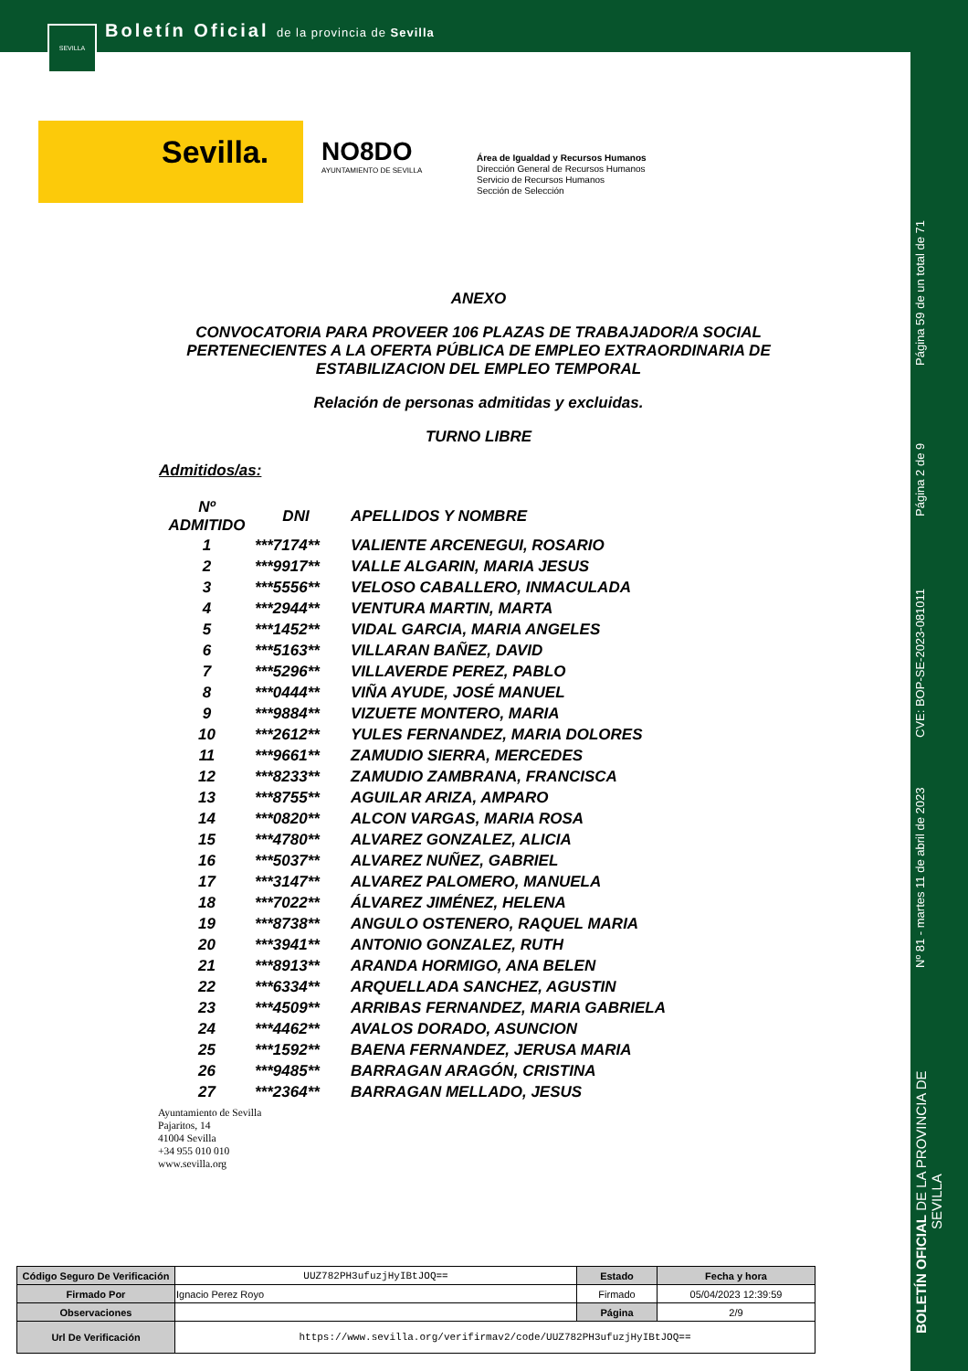SEVILLA
Boletín Oficial de la provincia de Sevilla
Sevilla.
NO8DO
AYUNTAMIENTO DE SEVILLA
Área de Igualdad y Recursos Humanos
Dirección General de Recursos Humanos
Servicio de Recursos Humanos
Sección de Selección
Página 59 de un total de 71
Página 2 de 9
CVE: BOP-SE-2023-081011
Nº 81 - martes 11 de abril de 2023
BOLETÍN OFICIAL DE LA PROVINCIA DE SEVILLA
ANEXO
CONVOCATORIA PARA PROVEER 106 PLAZAS DE TRABAJADOR/A SOCIAL PERTENECIENTES A LA OFERTA PÚBLICA DE EMPLEO EXTRAORDINARIA DE ESTABILIZACION DEL EMPLEO TEMPORAL
Relación de personas admitidas y excluidas.
TURNO LIBRE
Admitidos/as:
| Nº ADMITIDO | DNI | APELLIDOS Y NOMBRE |
| --- | --- | --- |
| 1 | ***7174** | VALIENTE ARCENEGUI, ROSARIO |
| 2 | ***9917** | VALLE ALGARIN, MARIA JESUS |
| 3 | ***5556** | VELOSO CABALLERO, INMACULADA |
| 4 | ***2944** | VENTURA MARTIN, MARTA |
| 5 | ***1452** | VIDAL GARCIA, MARIA ANGELES |
| 6 | ***5163** | VILLARAN BAÑEZ, DAVID |
| 7 | ***5296** | VILLAVERDE PEREZ, PABLO |
| 8 | ***0444** | VIÑA AYUDE, JOSÉ MANUEL |
| 9 | ***9884** | VIZUETE MONTERO, MARIA |
| 10 | ***2612** | YULES FERNANDEZ, MARIA DOLORES |
| 11 | ***9661** | ZAMUDIO SIERRA, MERCEDES |
| 12 | ***8233** | ZAMUDIO ZAMBRANA, FRANCISCA |
| 13 | ***8755** | AGUILAR ARIZA, AMPARO |
| 14 | ***0820** | ALCON VARGAS, MARIA ROSA |
| 15 | ***4780** | ALVAREZ GONZALEZ, ALICIA |
| 16 | ***5037** | ALVAREZ NUÑEZ, GABRIEL |
| 17 | ***3147** | ALVAREZ PALOMERO, MANUELA |
| 18 | ***7022** | ÁLVAREZ JIMÉNEZ, HELENA |
| 19 | ***8738** | ANGULO OSTENERO, RAQUEL MARIA |
| 20 | ***3941** | ANTONIO GONZALEZ, RUTH |
| 21 | ***8913** | ARANDA HORMIGO, ANA BELEN |
| 22 | ***6334** | ARQUELLADA SANCHEZ, AGUSTIN |
| 23 | ***4509** | ARRIBAS FERNANDEZ, MARIA GABRIELA |
| 24 | ***4462** | AVALOS DORADO, ASUNCION |
| 25 | ***1592** | BAENA FERNANDEZ, JERUSA MARIA |
| 26 | ***9485** | BARRAGAN ARAGÓN, CRISTINA |
| 27 | ***2364** | BARRAGAN MELLADO, JESUS |
Ayuntamiento de Sevilla
Pajaritos, 14
41004 Sevilla
+34 955 010 010
www.sevilla.org
| Código Seguro De Verificación | UUZ782PH3ufuzjHyIBtJOQ== | Estado | Fecha y hora |
| Firmado Por | Ignacio Perez Royo | Firmado | 05/04/2023 12:39:59 |
| Observaciones | | Página | 2/9 |
| Url De Verificación | https://www.sevilla.org/verifirmav2/code/UUZ782PH3ufuzjHyIBtJOQ== | | |